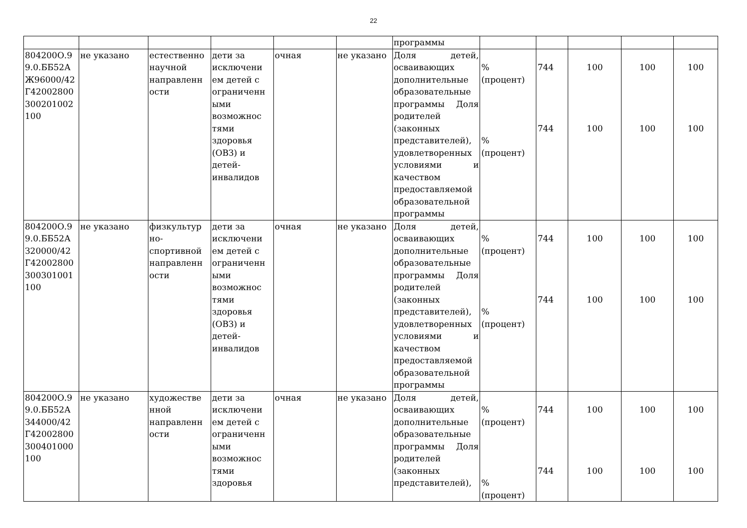22
| | | | | | | программы | | | | | |
| 804200О.9 9.0.ББ52А Ж96000/42 Г42002800 300201002 100 | не указано | естественно научной направленн ости | дети за исключени ем детей с ограниченн ыми возможнос тями здоровья (ОВЗ) и детей-инвалидов | очная | не указано | Доля детей, осваивающих дополнительные образовательные программы Доля родителей (законных представителей), удовлетворенных условиями и качеством предоставляемой образовательной программы | % (процент) % (процент) | 744 744 | 100 100 | 100 100 | 100 100 |
| 804200О.9 9.0.ББ52А З20000/42 Г42002800 300301001 100 | не указано | физкультур но-спортивной направленн ости | дети за исключени ем детей с ограниченн ыми возможнос тями здоровья (ОВЗ) и детей-инвалидов | очная | не указано | Доля детей, осваивающих дополнительные образовательные программы Доля родителей (законных представителей), удовлетворенных условиями и качеством предоставляемой образовательной программы | % (процент) % (процент) | 744 744 | 100 100 | 100 100 | 100 100 |
| 804200О.9 9.0.ББ52А З44000/42 Г42002800 300401000 100 | не указано | художестве нной направленн ости | дети за исключени ем детей с ограниченн ыми возможнос тями здоровья | очная | не указано | Доля детей, осваивающих дополнительные образовательные программы Доля родителей (законных представителей), | % (процент) % (процент) | 744 744 | 100 100 | 100 100 | 100 100 |